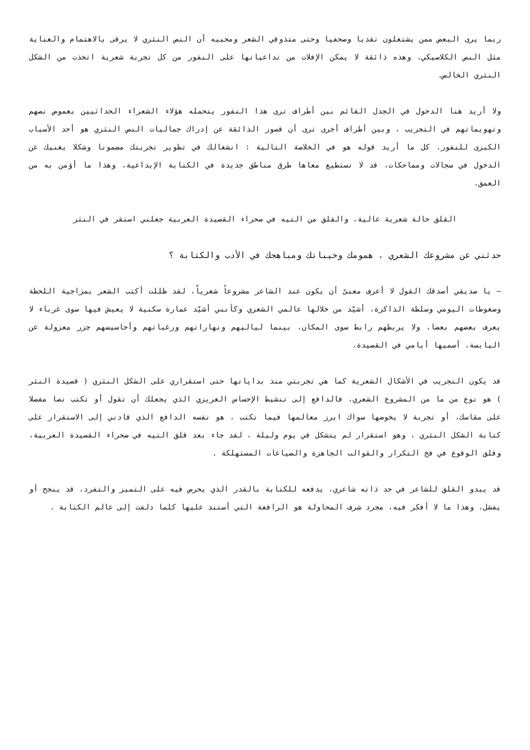ربما يرى البعض ممن يشتغلون نقديا وصحفيا وحتى متذوقي الشعر ومحبيه أن النص النثري لا يرقى بالاهتمام والعناية مثل النص الكلاسيكي، وهذه ذائقة لا يمكن الإفلات من تداعياتها على النفور من كل تجربة شعرية اتخذت من الشكل النثري الخالص.
ولا أريد هنا الدخول في الجدل القائم بين أطراف ترى هذا النفور يتحمله هؤلاء الشعراء الحداثيين بغموض نصهم وتهويماتهم في التجريب ، وبين أطراف أخرى ترى أن قصور الذائقة عن إدراك جماليات النص النثري هو أحد الأسباب الكبرى للنفور. كل ما أريد قوله هو في الخلاصة التالية : انشغالك في تطوير تجربتك مضمونا وشكلا يغنيك عن الدخول في سجالات ومماحكات، قد لا تستطيع معاها طرق مناطق جديدة في الكتابة الإبداعية، وهذا ما أؤمن به من العمق.
القلق حالة شعرية عالية، والقلق من التيه في صحراء القصيدة العربية جعلني استقر في النثر
حدثني عن مشروعك الشعري ، همومك وخيباتك ومباهجك في الأدب والكتابة ؟
– يا صديقي أصدقك القول لا أعرف معنىً أن يكون عند الشاعر مشروعاً شعرياً، لقد ظللت أكتب الشعر بمزاجية اللحظة وضغوطات اليومي وسلطة الذاكرة، أشيّد من خلالها عالمي الشعري وكأنني أشيّد عمارة سكنية لا يعيش فيها سوى غرباء لا يعرف بعضهم بعضا، ولا يربطهم رابط سوى المكان، بينما لياليهم ونهاراتهم ورغباتهم وأحاسيسهم جزر معزولة عن اليابسة، أسميها أيامي في القصيدة.
قد يكون التجريب في الأشكال الشعرية كما هي تجربتي منذ بداياتها حتى استقراري على الشكل النثري ( قصيدة النثر ) هو نوع من ما من المشروع الشعري، فالدافع إلى تنشيط الإحساس الغريزي الذي يجعلك أن تقول أو تكتب نصا مفصلا على مقاسك، أو تجربة لا يخوضها سواك ابرز معالمها فيما تكتب ، هو نفسه الدافع الذي قادني إلى الاستقرار على كتابة الشكل النثري ، وهو استقرار لم يتشكل في يوم وليلة ، لقد جاء بعد قلق التيه في صحراء القصيدة العربية، وقلق الوقوع في فخ التكرار والقوالب الجاهزة والصياغات المستهلكة .
قد يبدو القلق للشاعر في حد ذاته شاعري، يدفعه للكتابة بالقدر الذي يحرص فيه على التميز والتفرد، قد ينجح أو يفشل، وهذا ما لا أفكر فيه، مجرد شرف المحاولة هو الرافعة التي أستند عليها كلما دلفت إلى عالم الكتابة .